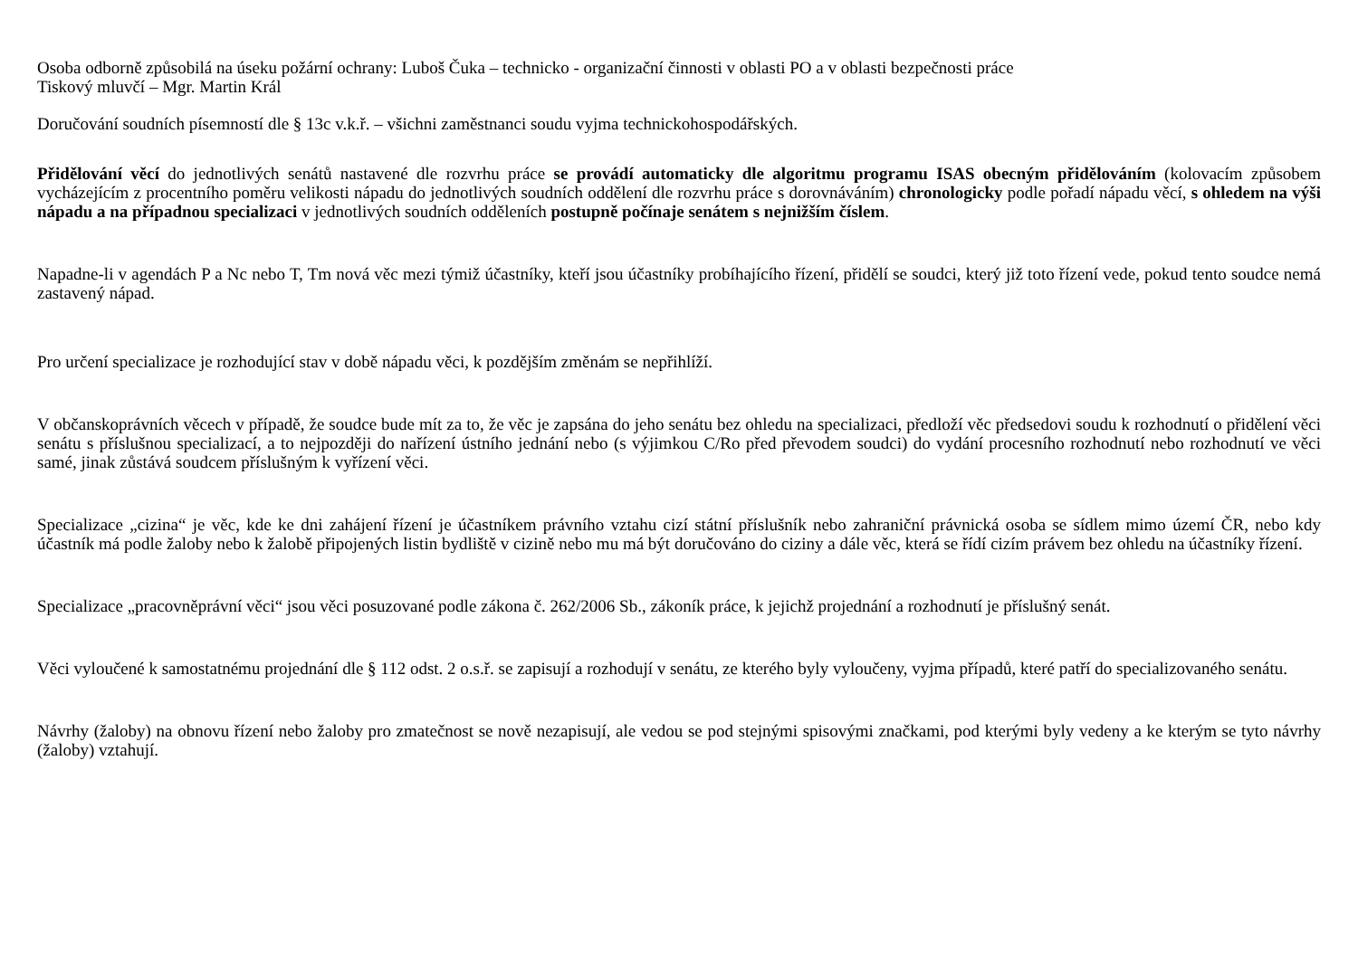Osoba odborně způsobilá na úseku požární ochrany: Luboš Čuka – technicko - organizační činnosti v oblasti PO a v oblasti bezpečnosti práce
Tiskový mluvčí – Mgr. Martin Král
Doručování soudních písemností dle § 13c v.k.ř. – všichni zaměstnanci soudu vyjma technickohospodářských.
Přidělování věcí do jednotlivých senátů nastavené dle rozvrhu práce se provádí automaticky dle algoritmu programu ISAS obecným přidělováním (kolovacím způsobem vycházejícím z procentního poměru velikosti nápadu do jednotlivých soudních oddělení dle rozvrhu práce s dorovnáváním) chronologicky podle pořadí nápadu věcí, s ohledem na výši nápadu a na případnou specializaci v jednotlivých soudních odděleních postupně počínaje senátem s nejnižším číslem.
Napadne-li v agendách P a Nc nebo T, Tm nová věc mezi týmiž účastníky, kteří jsou účastníky probíhajícího řízení, přidělí se soudci, který již toto řízení vede, pokud tento soudce nemá zastavený nápad.
Pro určení specializace je rozhodující stav v době nápadu věci, k pozdějším změnám se nepřihlíží.
V občanskoprávních věcech v případě, že soudce bude mít za to, že věc je zapsána do jeho senátu bez ohledu na specializaci, předloží věc předsedovi soudu k rozhodnutí o přidělení věci senátu s příslušnou specializací, a to nejpozději do nařízení ústního jednání nebo (s výjimkou C/Ro před převodem soudci) do vydání procesního rozhodnutí nebo rozhodnutí ve věci samé, jinak zůstává soudcem příslušným k vyřízení věci.
Specializace „cizina“ je věc, kde ke dni zahájení řízení je účastníkem právního vztahu cizí státní příslušník nebo zahraniční právnická osoba se sídlem mimo území ČR, nebo kdy účastník má podle žaloby nebo k žalobě připojených listin bydliště v cizině nebo mu má být doručováno do ciziny a dále věc, která se řídí cizím právem bez ohledu na účastníky řízení.
Specializace „pracovněprávní věci“ jsou věci posuzované podle zákona č. 262/2006 Sb., zákoník práce, k jejichž projednání a rozhodnutí je příslušný senát.
Věci vyloučené k samostatnému projednání dle § 112 odst. 2 o.s.ř. se zapisují a rozhodují v senátu, ze kterého byly vyloučeny, vyjma případů, které patří do specializovaného senátu.
Návrhy (žaloby) na obnovu řízení nebo žaloby pro zmatečnost se nově nezapisují, ale vedou se pod stejnými spisovými značkami, pod kterými byly vedeny a ke kterým se tyto návrhy (žaloby) vztahují.